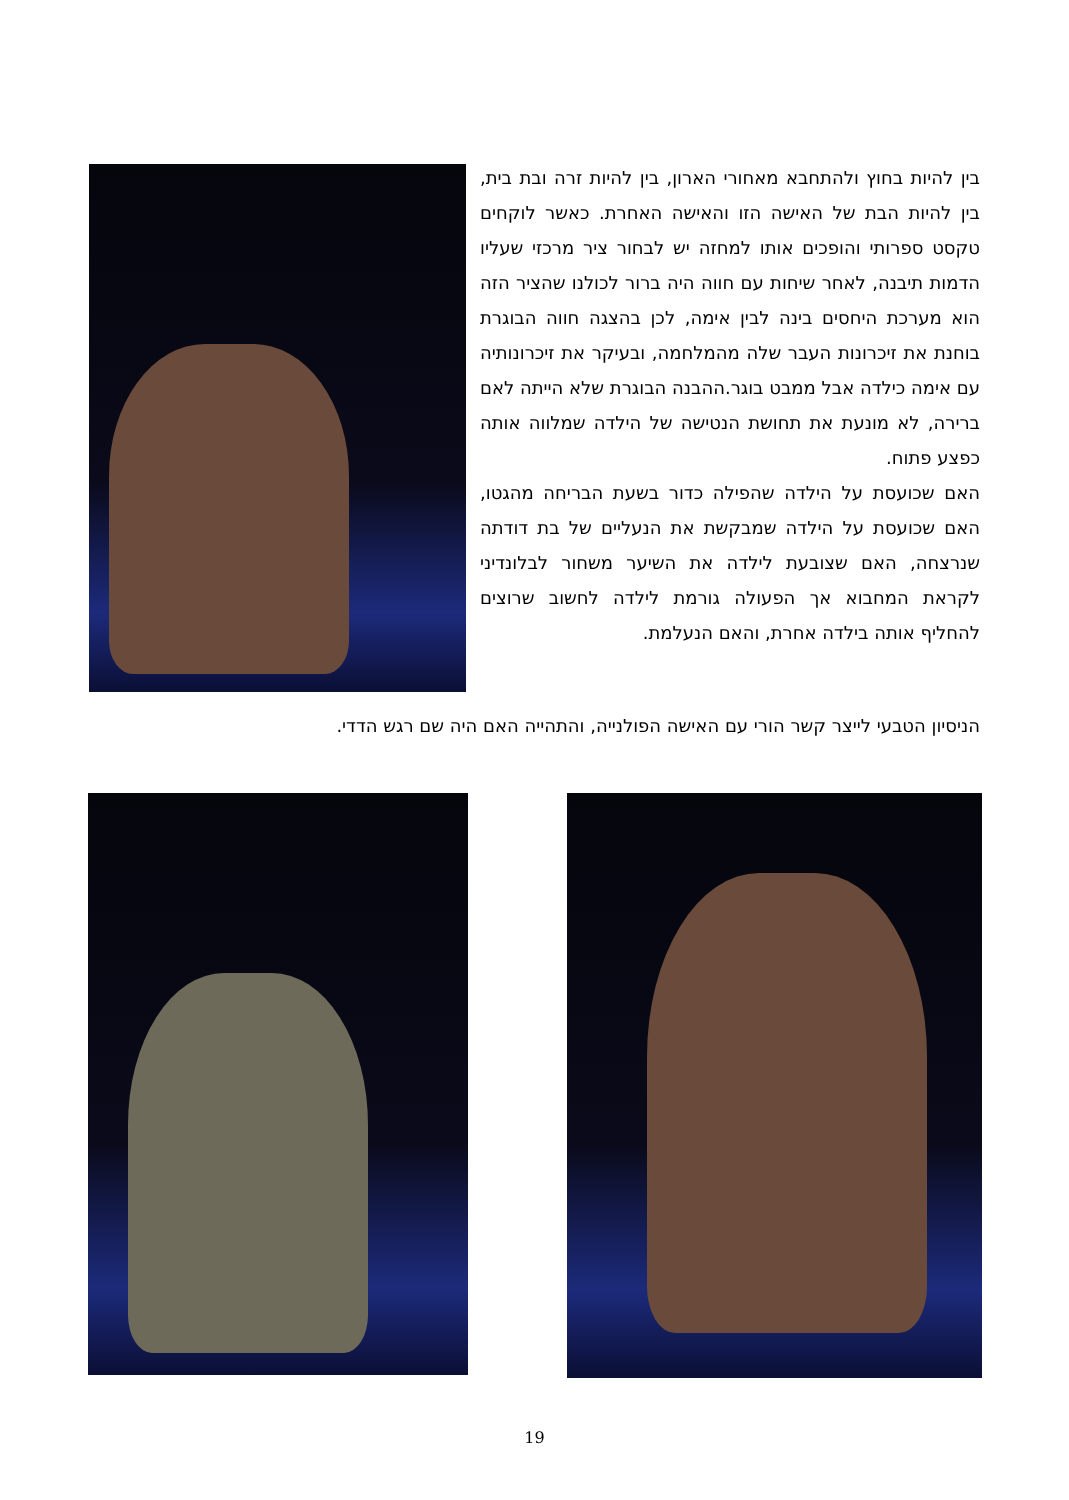בין להיות בחוץ ולהתחבא מאחורי הארון, בין להיות זרה ובת בית, בין להיות הבת של האישה הזו והאישה האחרת. כאשר לוקחים טקסט ספרותי והופכים אותו למחזה יש לבחור ציר מרכזי שעליו הדמות תיבנה, לאחר שיחות עם חווה היה ברור לכולנו שהציר הזה הוא מערכת היחסים בינה לבין אימה, לכן בהצגה חווה הבוגרת בוחנת את זיכרונות העבר שלה מהמלחמה, ובעיקר את זיכרונותיה עם אימה כילדה אבל ממבט בוגר.ההבנה הבוגרת שלא הייתה לאם ברירה, לא מונעת את תחושת הנטישה של הילדה שמלווה אותה כפצע פתוח.
האם שכועסת על הילדה שהפילה כדור בשעת הבריחה מהגטו, האם שכועסת על הילדה שמבקשת את הנעליים של בת דודתה שנרצחה, האם שצובעת לילדה את השיער משחור לבלונדיני לקראת המחבוא אך הפעולה גורמת לילדה לחשוב שרוצים להחליף אותה בילדה אחרת, והאם הנעלמת.
הניסיון הטבעי לייצר קשר הורי עם האישה הפולנייה, והתהייה האם היה שם רגש הדדי.
19